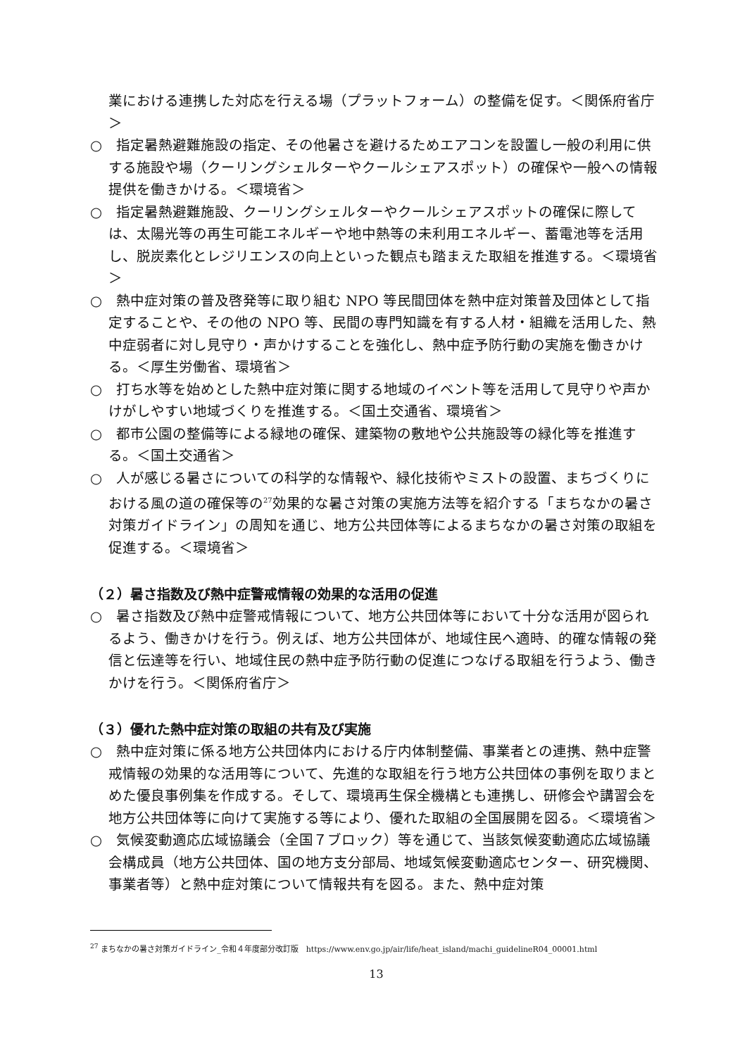業における連携した対応を行える場（プラットフォーム）の整備を促す。＜関係府省庁＞
○　指定暑熱避難施設の指定、その他暑さを避けるためエアコンを設置し一般の利用に供する施設や場（クーリングシェルターやクールシェアスポット）の確保や一般への情報提供を働きかける。＜環境省＞
○　指定暑熱避難施設、クーリングシェルターやクールシェアスポットの確保に際しては、太陽光等の再生可能エネルギーや地中熱等の未利用エネルギー、蓄電池等を活用し、脱炭素化とレジリエンスの向上といった観点も踏まえた取組を推進する。＜環境省＞
○　熱中症対策の普及啓発等に取り組む NPO 等民間団体を熱中症対策普及団体として指定することや、その他の NPO 等、民間の専門知識を有する人材・組織を活用した、熱中症弱者に対し見守り・声かけすることを強化し、熱中症予防行動の実施を働きかける。＜厚生労働省、環境省＞
○　打ち水等を始めとした熱中症対策に関する地域のイベント等を活用して見守りや声かけがしやすい地域づくりを推進する。＜国土交通省、環境省＞
○　都市公園の整備等による緑地の確保、建築物の敷地や公共施設等の緑化等を推進する。＜国土交通省＞
○　人が感じる暑さについての科学的な情報や、緑化技術やミストの設置、まちづくりにおける風の道の確保等の<sup>27</sup>効果的な暑さ対策の実施方法等を紹介する「まちなかの暑さ対策ガイドライン」の周知を通じ、地方公共団体等によるまちなかの暑さ対策の取組を促進する。＜環境省＞
（２）暑さ指数及び熱中症警戒情報の効果的な活用の促進
○　暑さ指数及び熱中症警戒情報について、地方公共団体等において十分な活用が図られるよう、働きかけを行う。例えば、地方公共団体が、地域住民へ適時、的確な情報の発信と伝達等を行い、地域住民の熱中症予防行動の促進につなげる取組を行うよう、働きかけを行う。＜関係府省庁＞
（３）優れた熱中症対策の取組の共有及び実施
○　熱中症対策に係る地方公共団体内における庁内体制整備、事業者との連携、熱中症警戒情報の効果的な活用等について、先進的な取組を行う地方公共団体の事例を取りまとめた優良事例集を作成する。そして、環境再生保全機構とも連携し、研修会や講習会を地方公共団体等に向けて実施する等により、優れた取組の全国展開を図る。＜環境省＞
○　気候変動適応広域協議会（全国７ブロック）等を通じて、当該気候変動適応広域協議会構成員（地方公共団体、国の地方支分部局、地域気候変動適応センター、研究機関、事業者等）と熱中症対策について情報共有を図る。また、熱中症対策
<sup>27</sup> まちなかの暑さ対策ガイドライン_令和４年度部分改訂版　https://www.env.go.jp/air/life/heat_island/machi_guidelineR04_00001.html
13